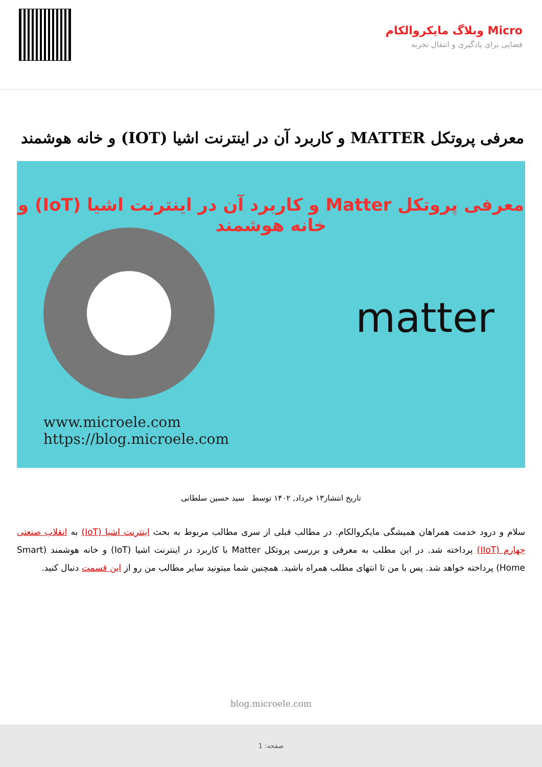Micro وبلاگ مایکروالکام
فضایی برای یادگیری و انتقال تجربه
معرفی پروتکل MATTER و کاربرد آن در اینترنت اشیا (IOT) و خانه هوشمند
معرفی پروتکل Matter و کاربرد آن در اینترنت اشیا (IoT) و خانه هوشمند
matter
www.microele.com
https://blog.microele.com
تاریخ انتشار۱۳ خرداد, ۱۴۰۲ توسط سید حسین سلطانی
سلام و درود خدمت همراهان همیشگی مایکروالکام. در مطالب قبلی از سری مطالب مربوط به بحث اینترنت اشیا (IoT) به انقلاب صنعتی چهارم (IIoT) پرداخته شد. در این مطلب به معرفی و بررسی پروتکل Matter با کاربرد در اینترنت اشیا (IoT) و خانه هوشمند (Smart Home) پرداخته خواهد شد. پس با من تا انتهای مطلب همراه باشید. همچنین شما میتونید سایر مطالب من رو از این قسمت دنبال کنید.
blog.microele.com
صفحه: 1